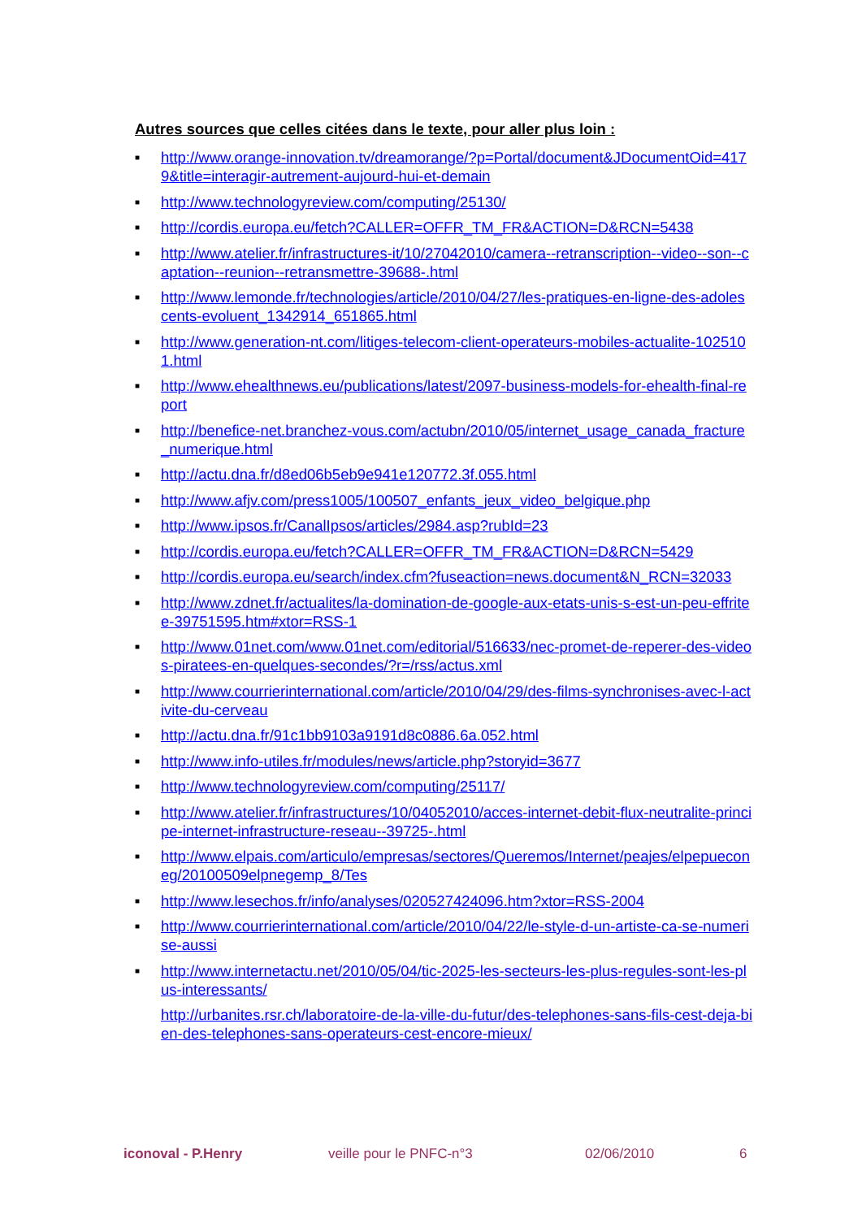Autres sources que celles citées dans le texte, pour aller plus loin :
■ http://www.orange-innovation.tv/dreamorange/?p=Portal/document&JDocumentOid=4179&title=interagir-autrement-aujourd-hui-et-demain
■ http://www.technologyreview.com/computing/25130/
■ http://cordis.europa.eu/fetch?CALLER=OFFR_TM_FR&ACTION=D&RCN=5438
■ http://www.atelier.fr/infrastructures-it/10/27042010/camera--retranscription--video--son--captation--reunion--retransmettre-39688-.html
■ http://www.lemonde.fr/technologies/article/2010/04/27/les-pratiques-en-ligne-des-adolescents-evoluent_1342914_651865.html
■ http://www.generation-nt.com/litiges-telecom-client-operateurs-mobiles-actualite-1025101.html
■ http://www.ehealthnews.eu/publications/latest/2097-business-models-for-ehealth-final-report
■ http://benefice-net.branchez-vous.com/actubn/2010/05/internet_usage_canada_fracture_numerique.html
■ http://actu.dna.fr/d8ed06b5eb9e941e120772.3f.055.html
■ http://www.afjv.com/press1005/100507_enfants_jeux_video_belgique.php
■ http://www.ipsos.fr/CanalIpsos/articles/2984.asp?rubId=23
■ http://cordis.europa.eu/fetch?CALLER=OFFR_TM_FR&ACTION=D&RCN=5429
■ http://cordis.europa.eu/search/index.cfm?fuseaction=news.document&N_RCN=32033
■ http://www.zdnet.fr/actualites/la-domination-de-google-aux-etats-unis-s-est-un-peu-effritee-39751595.htm#xtor=RSS-1
■ http://www.01net.com/www.01net.com/editorial/516633/nec-promet-de-reperer-des-videos-piratees-en-quelques-secondes/?r=/rss/actus.xml
■ http://www.courrierinternational.com/article/2010/04/29/des-films-synchronises-avec-l-activite-du-cerveau
■ http://actu.dna.fr/91c1bb9103a9191d8c0886.6a.052.html
■ http://www.info-utiles.fr/modules/news/article.php?storyid=3677
■ http://www.technologyreview.com/computing/25117/
■ http://www.atelier.fr/infrastructures/10/04052010/acces-internet-debit-flux-neutralite-principe-internet-infrastructure-reseau--39725-.html
■ http://www.elpais.com/articulo/empresas/sectores/Queremos/Internet/peajes/elpepueconeg/20100509elpnegemp_8/Tes
■ http://www.lesechos.fr/info/analyses/020527424096.htm?xtor=RSS-2004
■ http://www.courrierinternational.com/article/2010/04/22/le-style-d-un-artiste-ca-se-numerise-aussi
■ http://www.internetactu.net/2010/05/04/tic-2025-les-secteurs-les-plus-regules-sont-les-plus-interessants/
http://urbanites.rsr.ch/laboratoire-de-la-ville-du-futur/des-telephones-sans-fils-cest-deja-bien-des-telephones-sans-operateurs-cest-encore-mieux/
iconoval - P.Henry veille pour le PNFC-n°3 02/06/2010 6